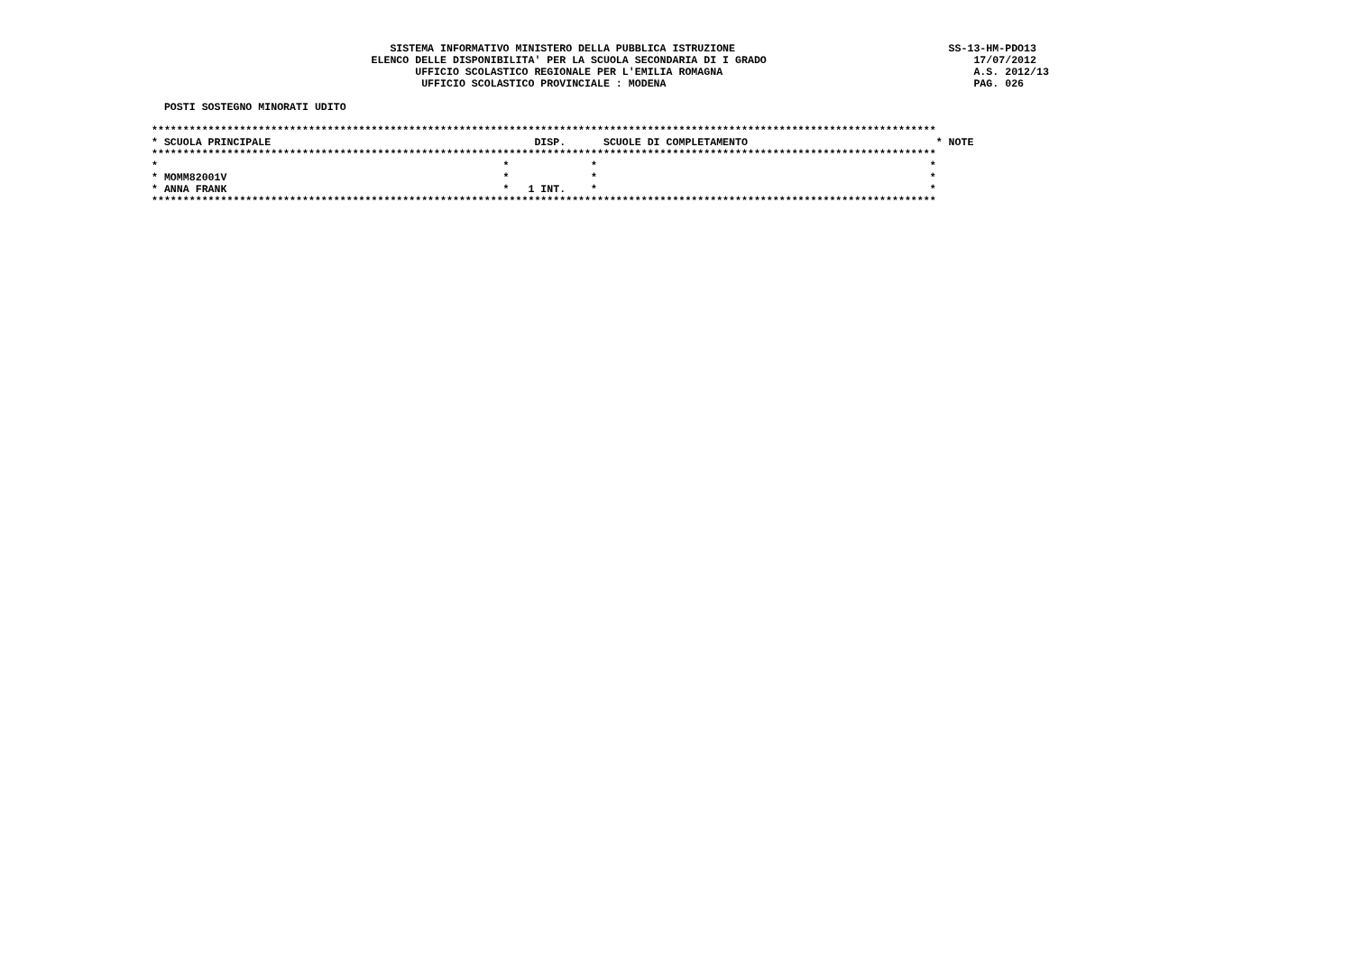SISTEMA INFORMATIVO MINISTERO DELLA PUBBLICA ISTRUZIONE                                  SS-13-HM-PDO13
                                   ELENCO DELLE DISPONIBILITA' PER LA SCUOLA SECONDARIA DI I GRADO                                 17/07/2012
                                          UFFICIO SCOLASTICO REGIONALE PER L'EMILIA ROMAGNA                                        A.S. 2012/13
                                           UFFICIO SCOLASTICO PROVINCIALE : MODENA                                                 PAG. 026

  POSTI SOSTEGNO MINORATI UDITO

*****************************************************************************************************************************
* SCUOLA PRINCIPALE                                          DISP.      SCUOLE DI COMPLETAMENTO                              * NOTE
*****************************************************************************************************************************
*                                                       *             *                                                     *
* MOMM82001V                                            *             *                                                     *
* ANNA FRANK                                            *   1 INT.    *                                                     *
*****************************************************************************************************************************